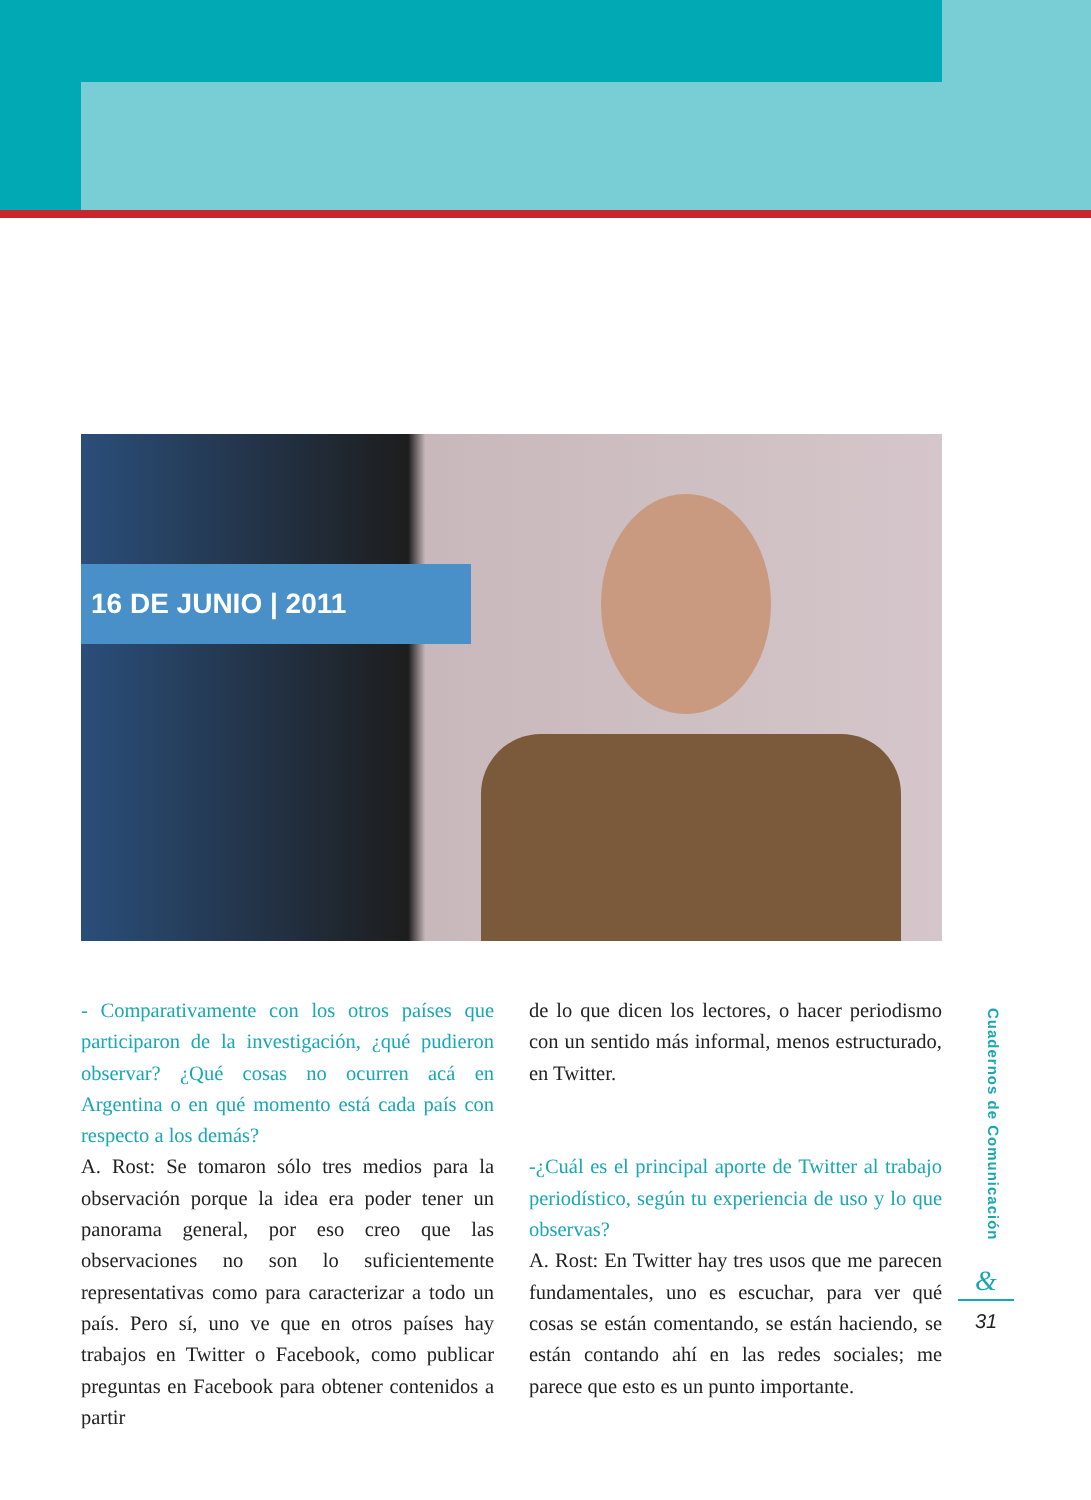16 DE JUNIO | 2011
- Comparativamente con los otros países que participaron de la investigación, ¿qué pudieron observar? ¿Qué cosas no ocurren acá en Argentina o en qué momento está cada país con respecto a los demás?
A. Rost: Se tomaron sólo tres medios para la observación porque la idea era poder tener un panorama general, por eso creo que las observaciones no son lo suficientemente representativas como para caracterizar a todo un país. Pero sí, uno ve que en otros países hay trabajos en Twitter o Facebook, como publicar preguntas en Facebook para obtener contenidos a partir
de lo que dicen los lectores, o hacer periodismo con un sentido más informal, menos estructurado, en Twitter.
-¿Cuál es el principal aporte de Twitter al trabajo periodístico, según tu experiencia de uso y lo que observas?
A. Rost: En Twitter hay tres usos que me parecen fundamentales, uno es escuchar, para ver qué cosas se están comentando, se están haciendo, se están contando ahí en las redes sociales; me parece que esto es un punto importante.
Cuadernos de Comunicación
&
31